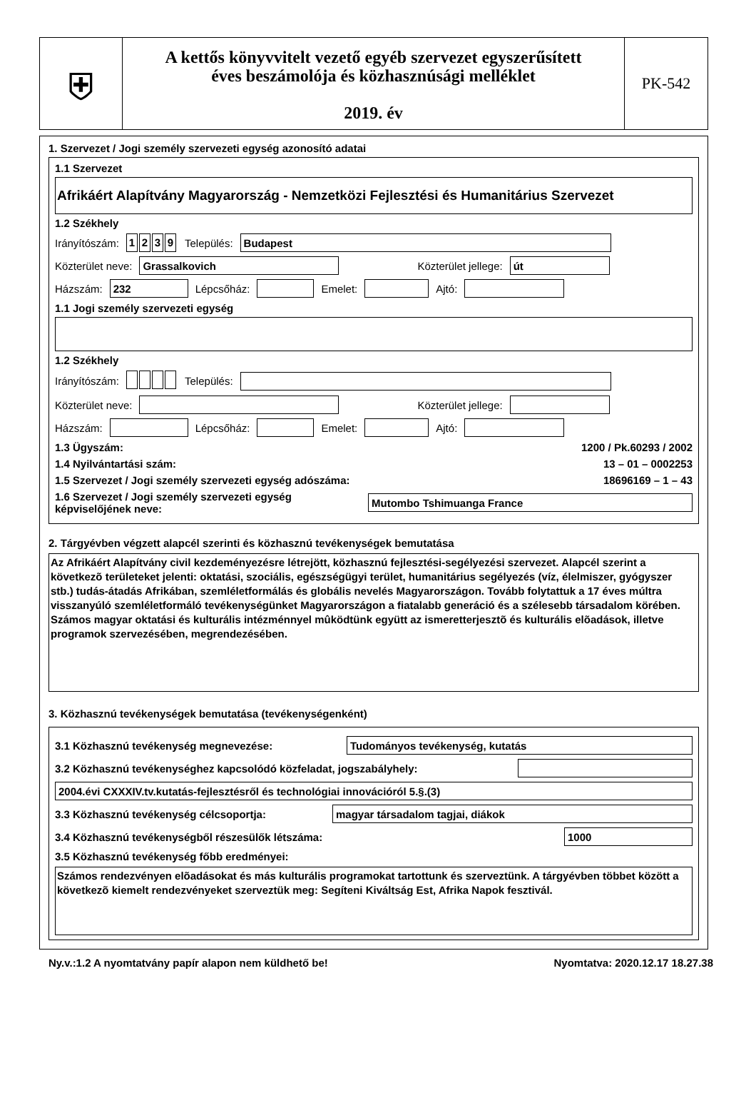⛨
A kettős könyvvitelt vezető egyéb szervezet egyszerűsített
éves beszámolója és közhasznúsági melléklet
2019. év
PK-542
1. Szervezet / Jogi személy szervezeti egység azonosító adatai
1.1 Szervezet
Afrikáért Alapítvány Magyarország - Nemzetközi Fejlesztési és Humanitárius Szervezet
1.2 Székhely
Irányítószám: 1239 Település: Budapest
Közterület neve: Grassalkovich Közterület jellege: út
Házszám: 232 Lépcsőház: Emelet: Ajtó:
1.1 Jogi személy szervezeti egység
1.2 Székhely
Irányítószám: Település:
Közterület neve: Közterület jellege:
Házszám: Lépcsőház: Emelet: Ajtó:
1.3 Ügyszám: 1200 / Pk.60293 / 2002
1.4 Nyilvántartási szám: 13 – 01 – 0002253
1.5 Szervezet / Jogi személy szervezeti egység adószáma: 18696169 – 1 – 43
1.6 Szervezet / Jogi személy szervezeti egység
képviselőjének neve: Mutombo Tshimuanga France
2. Tárgyévben végzett alapcél szerinti és közhasznú tevékenységek bemutatása
Az Afrikáért Alapítvány civil kezdeményezésre létrejött, közhasznú fejlesztési-segélyezési szervezet. Alapcél szerint a következõ területeket jelenti: oktatási, szociális, egészségügyi terület, humanitárius segélyezés (víz, élelmiszer, gyógyszer stb.) tudás-átadás Afrikában, szemléletformálás és globális nevelés Magyarországon. Tovább folytattuk a 17 éves múltra visszanyúló szemléletformáló tevékenységünket Magyarországon a fiatalabb generáció és a szélesebb társadalom körében. Számos magyar oktatási és kulturális intézménnyel mûködtünk együtt az ismeretterjesztõ és kulturális elõadások, illetve programok szervezésében, megrendezésében.
3. Közhasznú tevékenységek bemutatása (tevékenységenként)
3.1 Közhasznú tevékenység megnevezése: Tudományos tevékenység, kutatás
3.2 Közhasznú tevékenységhez kapcsolódó közfeladat, jogszabályhely:
2004.évi CXXXIV.tv.kutatás-fejlesztésről és technológiai innovációról 5.§.(3)
3.3 Közhasznú tevékenység célcsoportja: magyar társadalom tagjai, diákok
3.4 Közhasznú tevékenységből részesülők létszáma: 1000
3.5 Közhasznú tevékenység főbb eredményei:
Számos rendezvényen elõadásokat és más kulturális programokat tartottunk és szerveztünk. A tárgyévben többet között a következõ kiemelt rendezvényeket szerveztük meg: Segíteni Kiváltság Est, Afrika Napok fesztivál.
Ny.v.:1.2 A nyomtatvány papír alapon nem küldhető be! Nyomtatva: 2020.12.17 18.27.38